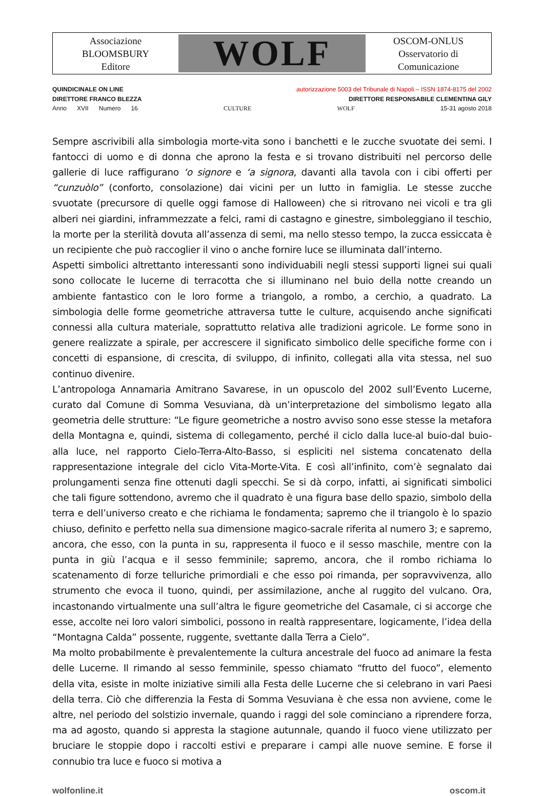Associazione
BLOOMSBURY
Editore
WOLF
OSCOM-ONLUS
Osservatorio di
Comunicazione
QUINDICINALE ON LINE autorizzazione 5003 del Tribunale di Napoli – ISSN 1874-8175 del 2002
DIRETTORE FRANCO BLEZZA DIRETTORE RESPONSABILE CLEMENTINA GILY
Anno XVII Numero 16 CULTURE WOLF 15-31 agosto 2018
Sempre ascrivibili alla simbologia morte-vita sono i banchetti e le zucche svuotate dei semi. I fantocci di uomo e di donna che aprono la festa e si trovano distribuiti nel percorso delle gallerie di luce raffigurano ‘o signore e ‘a signora, davanti alla tavola con i cibi offerti per “cunzuòlo” (conforto, consolazione) dai vicini per un lutto in famiglia. Le stesse zucche svuotate (precursore di quelle oggi famose di Halloween) che si ritrovano nei vicoli e tra gli alberi nei giardini, inframmezzate a felci, rami di castagno e ginestre, simboleggiano il teschio, la morte per la sterilità dovuta all’assenza di semi, ma nello stesso tempo, la zucca essiccata è un recipiente che può raccoglier il vino o anche fornire luce se illuminata dall’interno.
Aspetti simbolici altrettanto interessanti sono individuabili negli stessi supporti lignei sui quali sono collocate le lucerne di terracotta che si illuminano nel buio della notte creando un ambiente fantastico con le loro forme a triangolo, a rombo, a cerchio, a quadrato. La simbologia delle forme geometriche attraversa tutte le culture, acquisendo anche significati connessi alla cultura materiale, soprattutto relativa alle tradizioni agricole. Le forme sono in genere realizzate a spirale, per accrescere il significato simbolico delle specifiche forme con i concetti di espansione, di crescita, di sviluppo, di infinito, collegati alla vita stessa, nel suo continuo divenire.
L’antropologa Annamaria Amitrano Savarese, in un opuscolo del 2002 sull’Evento Lucerne, curato dal Comune di Somma Vesuviana, dà un’interpretazione del simbolismo legato alla geometria delle strutture: “Le figure geometriche a nostro avviso sono esse stesse la metafora della Montagna e, quindi, sistema di collegamento, perché il ciclo dalla luce-al buio-dal buio-alla luce, nel rapporto Cielo-Terra-Alto-Basso, si espliciti nel sistema concatenato della rappresentazione integrale del ciclo Vita-Morte-Vita. E così all’infinito, com’è segnalato dai prolungamenti senza fine ottenuti dagli specchi. Se si dà corpo, infatti, ai significati simbolici che tali figure sottendono, avremo che il quadrato è una figura base dello spazio, simbolo della terra e dell’universo creato e che richiama le fondamenta; sapremo che il triangolo è lo spazio chiuso, definito e perfetto nella sua dimensione magico-sacrale riferita al numero 3; e sapremo, ancora, che esso, con la punta in su, rappresenta il fuoco e il sesso maschile, mentre con la punta in giù l’acqua e il sesso femminile; sapremo, ancora, che il rombo richiama lo scatenamento di forze telluriche primordiali e che esso poi rimanda, per sopravvivenza, allo strumento che evoca il tuono, quindi, per assimilazione, anche al ruggito del vulcano. Ora, incastonando virtualmente una sull’altra le figure geometriche del Casamale, ci si accorge che esse, accolte nei loro valori simbolici, possono in realtà rappresentare, logicamente, l’idea della “Montagna Calda” possente, ruggente, svettante dalla Terra a Cielo”.
Ma molto probabilmente è prevalentemente la cultura ancestrale del fuoco ad animare la festa delle Lucerne. Il rimando al sesso femminile, spesso chiamato “frutto del fuoco”, elemento della vita, esiste in molte iniziative simili alla Festa delle Lucerne che si celebrano in vari Paesi della terra. Ciò che differenzia la Festa di Somma Vesuviana è che essa non avviene, come le altre, nel periodo del solstizio invernale, quando i raggi del sole cominciano a riprendere forza, ma ad agosto, quando si appresta la stagione autunnale, quando il fuoco viene utilizzato per bruciare le stoppie dopo i raccolti estivi e preparare i campi alle nuove semine. E forse il connubio tra luce e fuoco si motiva a
wolfonline.it oscom.it